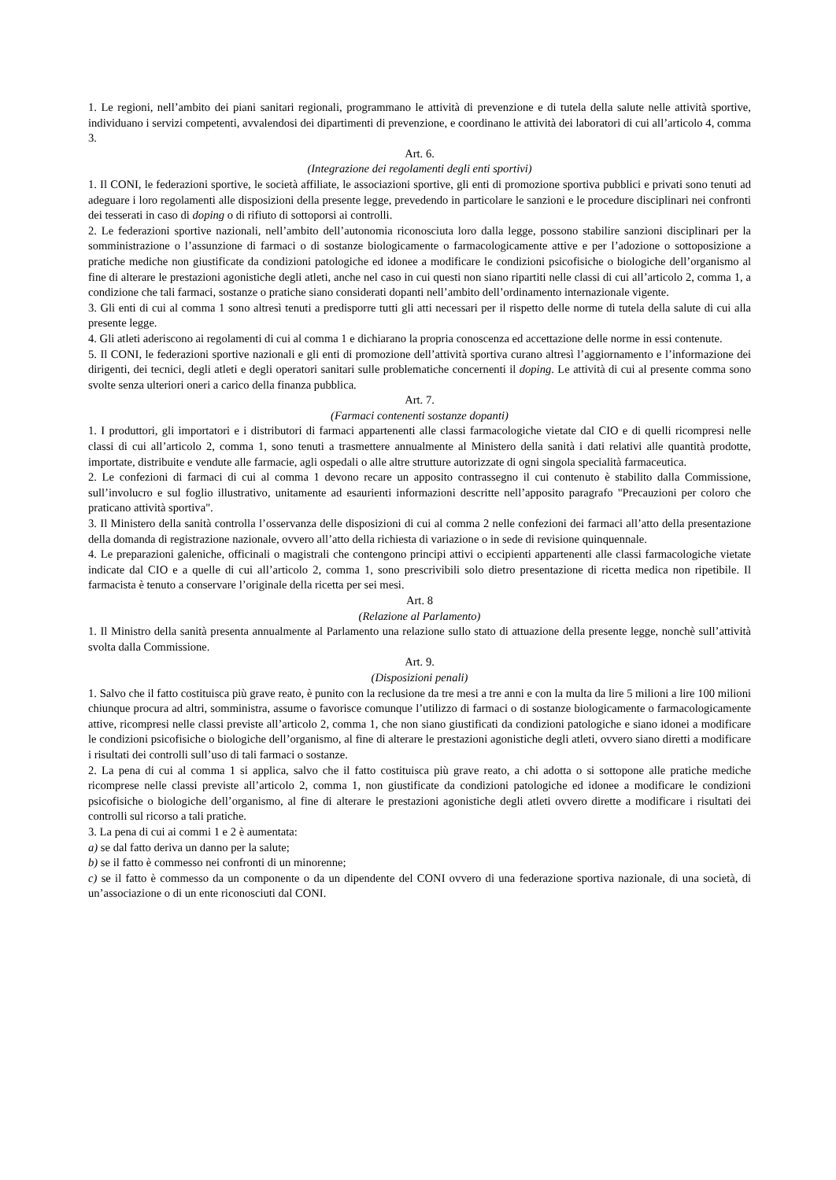1. Le regioni, nell’ambito dei piani sanitari regionali, programmano le attività di prevenzione e di tutela della salute nelle attività sportive, individuano i servizi competenti, avvalendosi dei dipartimenti di prevenzione, e coordinano le attività dei laboratori di cui all’articolo 4, comma 3.
Art. 6.
(Integrazione dei regolamenti degli enti sportivi)
1. Il CONI, le federazioni sportive, le società affiliate, le associazioni sportive, gli enti di promozione sportiva pubblici e privati sono tenuti ad adeguare i loro regolamenti alle disposizioni della presente legge, prevedendo in particolare le sanzioni e le procedure disciplinari nei confronti dei tesserati in caso di doping o di rifiuto di sottoporsi ai controlli.
2. Le federazioni sportive nazionali, nell’ambito dell’autonomia riconosciuta loro dalla legge, possono stabilire sanzioni disciplinari per la somministrazione o l’assunzione di farmaci o di sostanze biologicamente o farmacologicamente attive e per l’adozione o sottoposizione a pratiche mediche non giustificate da condizioni patologiche ed idonee a modificare le condizioni psicofisiche o biologiche dell’organismo al fine di alterare le prestazioni agonistiche degli atleti, anche nel caso in cui questi non siano ripartiti nelle classi di cui all’articolo 2, comma 1, a condizione che tali farmaci, sostanze o pratiche siano considerati dopanti nell’ambito dell’ordinamento internazionale vigente.
3. Gli enti di cui al comma 1 sono altresì tenuti a predisporre tutti gli atti necessari per il rispetto delle norme di tutela della salute di cui alla presente legge.
4. Gli atleti aderiscono ai regolamenti di cui al comma 1 e dichiarano la propria conoscenza ed accettazione delle norme in essi contenute.
5. Il CONI, le federazioni sportive nazionali e gli enti di promozione dell’attività sportiva curano altresì l’aggiornamento e l’informazione dei dirigenti, dei tecnici, degli atleti e degli operatori sanitari sulle problematiche concernenti il doping. Le attività di cui al presente comma sono svolte senza ulteriori oneri a carico della finanza pubblica.
Art. 7.
(Farmaci contenenti sostanze dopanti)
1. I produttori, gli importatori e i distributori di farmaci appartenenti alle classi farmacologiche vietate dal CIO e di quelli ricompresi nelle classi di cui all’articolo 2, comma 1, sono tenuti a trasmettere annualmente al Ministero della sanità i dati relativi alle quantità prodotte, importate, distribuite e vendute alle farmacie, agli ospedali o alle altre strutture autorizzate di ogni singola specialità farmaceutica.
2. Le confezioni di farmaci di cui al comma 1 devono recare un apposito contrassegno il cui contenuto è stabilito dalla Commissione, sull’involucro e sul foglio illustrativo, unitamente ad esaurienti informazioni descritte nell’apposito paragrafo "Precauzioni per coloro che praticano attività sportiva".
3. Il Ministero della sanità controlla l’osservanza delle disposizioni di cui al comma 2 nelle confezioni dei farmaci all’atto della presentazione della domanda di registrazione nazionale, ovvero all’atto della richiesta di variazione o in sede di revisione quinquennale.
4. Le preparazioni galeniche, officinali o magistrali che contengono principi attivi o eccipienti appartenenti alle classi farmacologiche vietate indicate dal CIO e a quelle di cui all’articolo 2, comma 1, sono prescrivibili solo dietro presentazione di ricetta medica non ripetibile. Il farmacista è tenuto a conservare l’originale della ricetta per sei mesi.
Art. 8
(Relazione al Parlamento)
1. Il Ministro della sanità presenta annualmente al Parlamento una relazione sullo stato di attuazione della presente legge, nonchè sull’attività svolta dalla Commissione.
Art. 9.
(Disposizioni penali)
1. Salvo che il fatto costituisca più grave reato, è punito con la reclusione da tre mesi a tre anni e con la multa da lire 5 milioni a lire 100 milioni chiunque procura ad altri, somministra, assume o favorisce comunque l’utilizzo di farmaci o di sostanze biologicamente o farmacologicamente attive, ricompresi nelle classi previste all’articolo 2, comma 1, che non siano giustificati da condizioni patologiche e siano idonei a modificare le condizioni psicofisiche o biologiche dell’organismo, al fine di alterare le prestazioni agonistiche degli atleti, ovvero siano diretti a modificare i risultati dei controlli sull’uso di tali farmaci o sostanze.
2. La pena di cui al comma 1 si applica, salvo che il fatto costituisca più grave reato, a chi adotta o si sottopone alle pratiche mediche ricomprese nelle classi previste all’articolo 2, comma 1, non giustificate da condizioni patologiche ed idonee a modificare le condizioni psicofisiche o biologiche dell’organismo, al fine di alterare le prestazioni agonistiche degli atleti ovvero dirette a modificare i risultati dei controlli sul ricorso a tali pratiche.
3. La pena di cui ai commi 1 e 2 è aumentata:
a) se dal fatto deriva un danno per la salute;
b) se il fatto è commesso nei confronti di un minorenne;
c) se il fatto è commesso da un componente o da un dipendente del CONI ovvero di una federazione sportiva nazionale, di una società, di un’associazione o di un ente riconosciuti dal CONI.